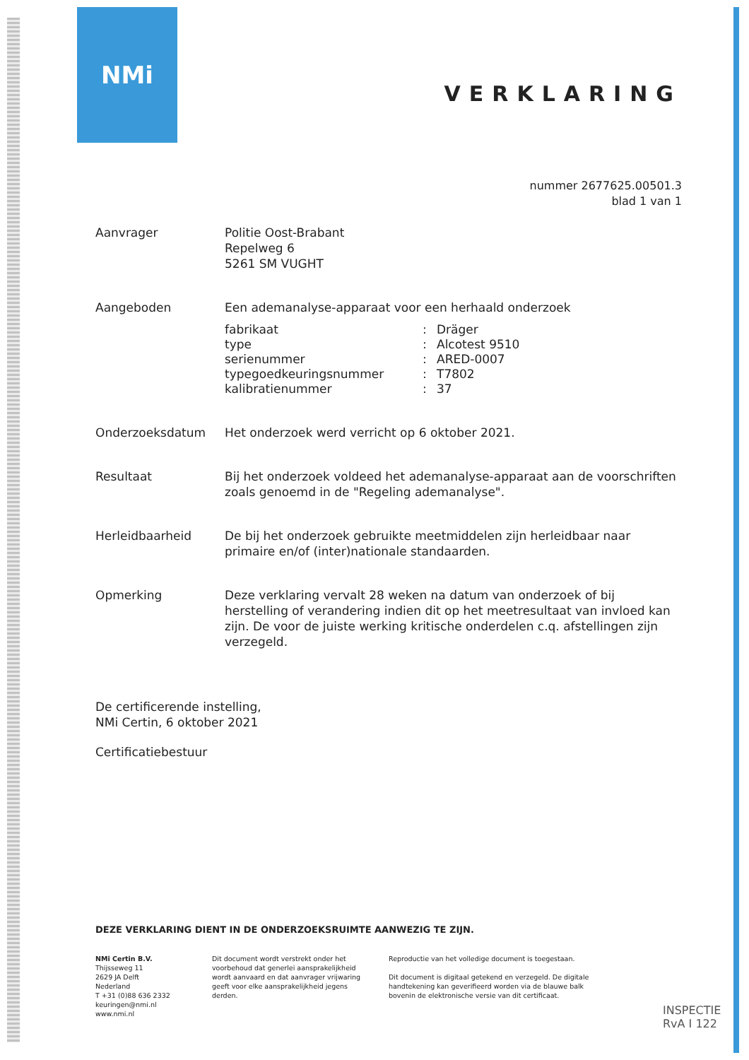NMi
VERKLARING
nummer 2677625.00501.3
blad 1 van 1
Aanvrager Politie Oost-Brabant
Repelweg 6
5261 SM VUGHT
Aangeboden Een ademanalyse-apparaat voor een herhaald onderzoek
| fabrikaat | : | Dräger |
| type | : | Alcotest 9510 |
| serienummer | : | ARED-0007 |
| typegoedkeuringsnummer | : | T7802 |
| kalibratienummer | : | 37 |
Onderzoeksdatum Het onderzoek werd verricht op 6 oktober 2021.
Resultaat Bij het onderzoek voldeed het ademanalyse-apparaat aan de voorschriften zoals genoemd in de "Regeling ademanalyse".
Herleidbaarheid De bij het onderzoek gebruikte meetmiddelen zijn herleidbaar naar primaire en/of (inter)nationale standaarden.
Opmerking Deze verklaring vervalt 28 weken na datum van onderzoek of bij herstelling of verandering indien dit op het meetresultaat van invloed kan zijn. De voor de juiste werking kritische onderdelen c.q. afstellingen zijn verzegeld.
De certificerende instelling,
NMi Certin, 6 oktober 2021
Certificatiebestuur
DEZE VERKLARING DIENT IN DE ONDERZOEKSRUIMTE AANWEZIG TE ZIJN.
NMi Certin B.V.
Thijsseweg 11
2629 JA Delft
Nederland
T +31 (0)88 636 2332
keuringen@nmi.nl
www.nmi.nl
Dit document wordt verstrekt onder het voorbehoud dat generlei aansprakelijkheid wordt aanvaard en dat aanvrager vrijwaring geeft voor elke aansprakelijkheid jegens derden.
Reproductie van het volledige document is toegestaan.
Dit document is digitaal getekend en verzegeld. De digitale handtekening kan geverifieerd worden via de blauwe balk bovenin de elektronische versie van dit certificaat.
INSPECTIE
RvA I 122